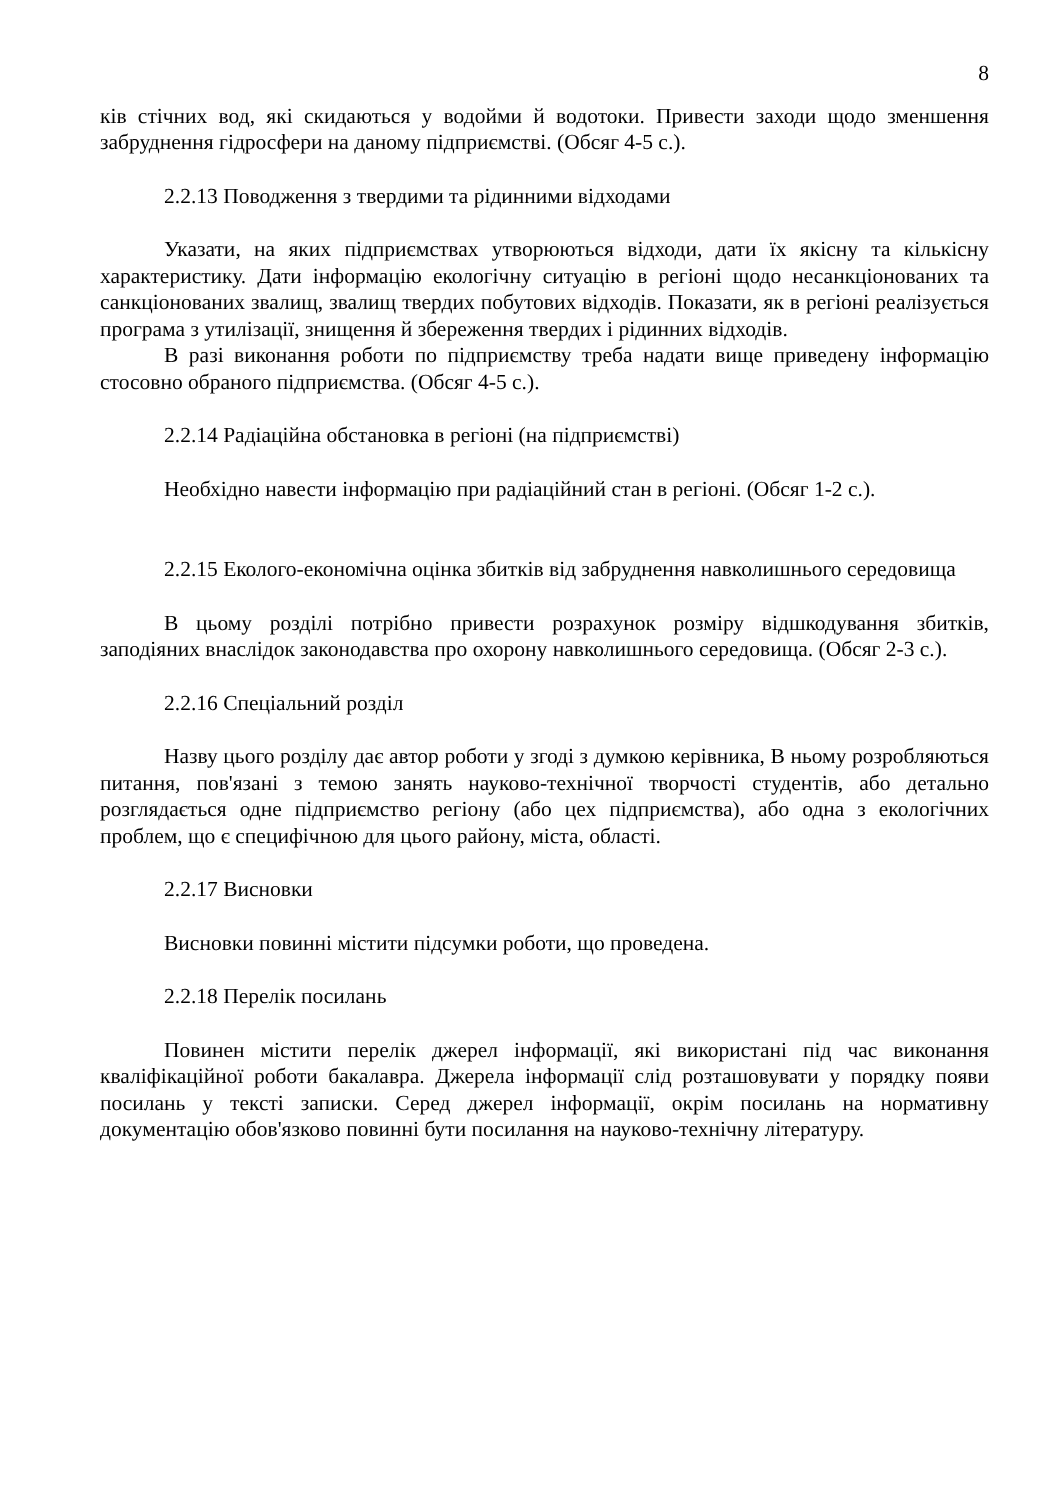8
ків стічних вод, які скидаються у водойми й водотоки. Привести заходи щодо зменшення забруднення гідросфери на даному підприємстві. (Обсяг 4-5 с.).
2.2.13 Поводження з твердими та рідинними відходами
Указати, на яких підприємствах утворюються відходи, дати їх якісну та кількісну характеристику. Дати інформацію екологічну ситуацію в регіоні щодо несанкціонованих та санкціонованих звалищ, звалищ твердих побутових відходів. Показати, як в регіоні реалізується програма з утилізації, знищення й збереження твердих і рідинних відходів.
В разі виконання роботи по підприємству треба надати вище приведену інформацію стосовно обраного підприємства. (Обсяг 4-5 с.).
2.2.14 Радіаційна обстановка в регіоні (на підприємстві)
Необхідно навести інформацію при радіаційний стан в регіоні. (Обсяг 1-2 с.).
2.2.15 Еколого-економічна оцінка збитків від забруднення навколишнього середовища
В цьому розділі потрібно привести розрахунок розміру відшкодування збитків, заподіяних внаслідок законодавства про охорону навколишнього середовища. (Обсяг 2-3 с.).
2.2.16 Спеціальний розділ
Назву цього розділу дає автор роботи у згоді з думкою керівника, В ньому розробляються питання, пов'язані з темою занять науково-технічної творчості студентів, або детально розглядається одне підприємство регіону (або цех підприємства), або одна з екологічних проблем, що є специфічною для цього району, міста, області.
2.2.17 Висновки
Висновки повинні містити підсумки роботи, що проведена.
2.2.18 Перелік посилань
Повинен містити перелік джерел інформації, які використані під час виконання кваліфікаційної роботи бакалавра. Джерела інформації слід розташовувати у порядку появи посилань у тексті записки. Серед джерел інформації, окрім посилань на нормативну документацію обов'язково повинні бути посилання на науково-технічну літературу.